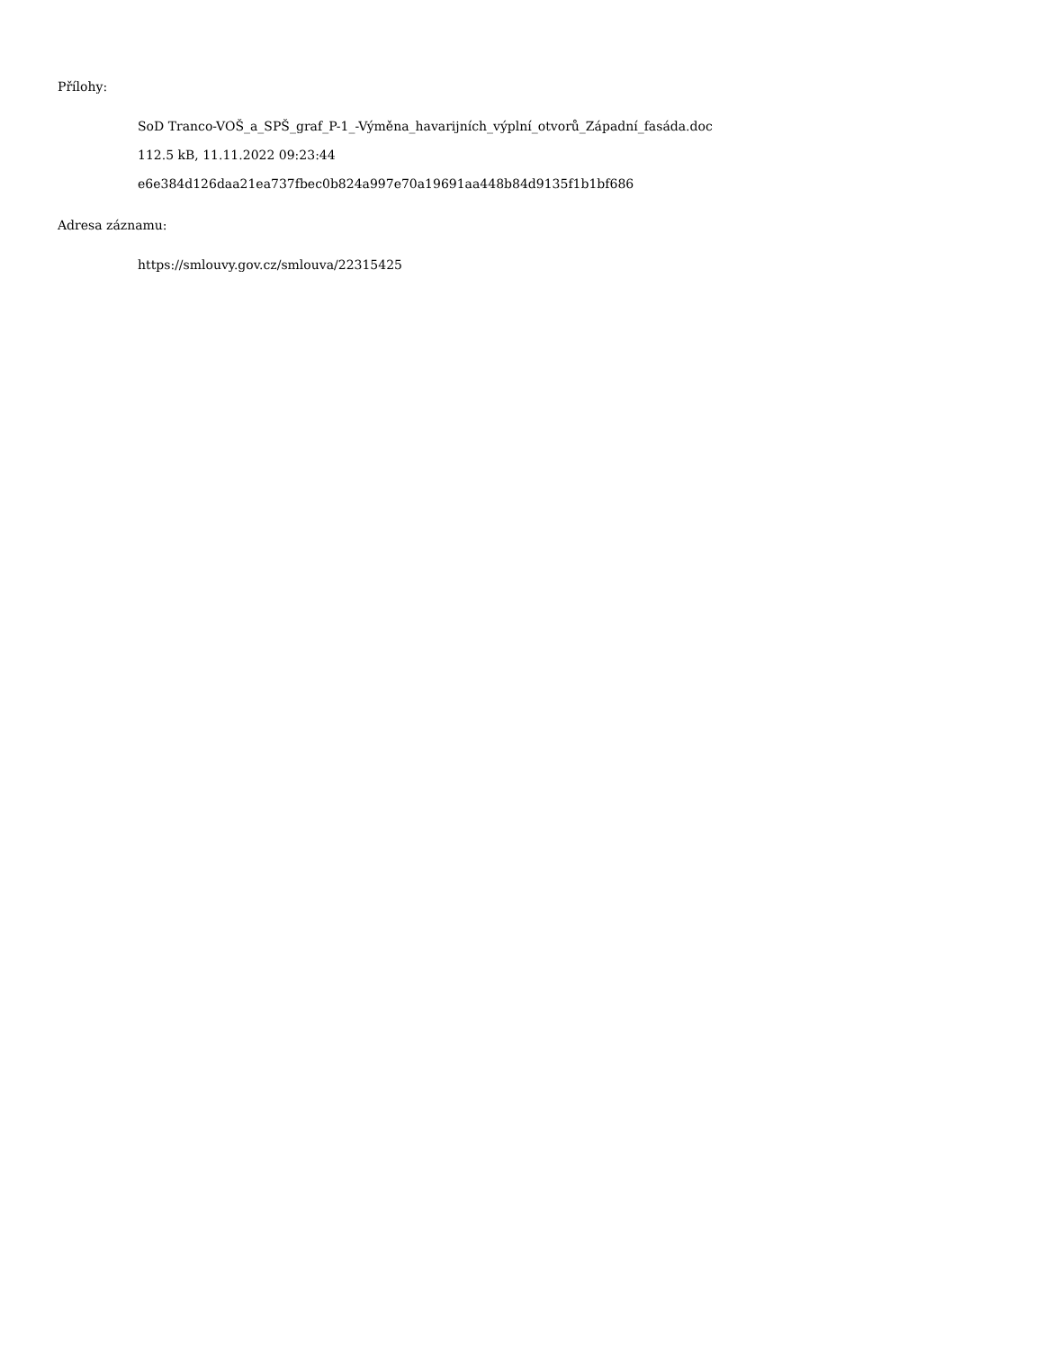Přílohy:
SoD Tranco-VOŠ_a_SPŠ_graf_P-1_-Výměna_havarijních_výplní_otvorů_Západní_fasáda.doc
112.5 kB, 11.11.2022 09:23:44
e6e384d126daa21ea737fbec0b824a997e70a19691aa448b84d9135f1b1bf686
Adresa záznamu:
https://smlouvy.gov.cz/smlouva/22315425